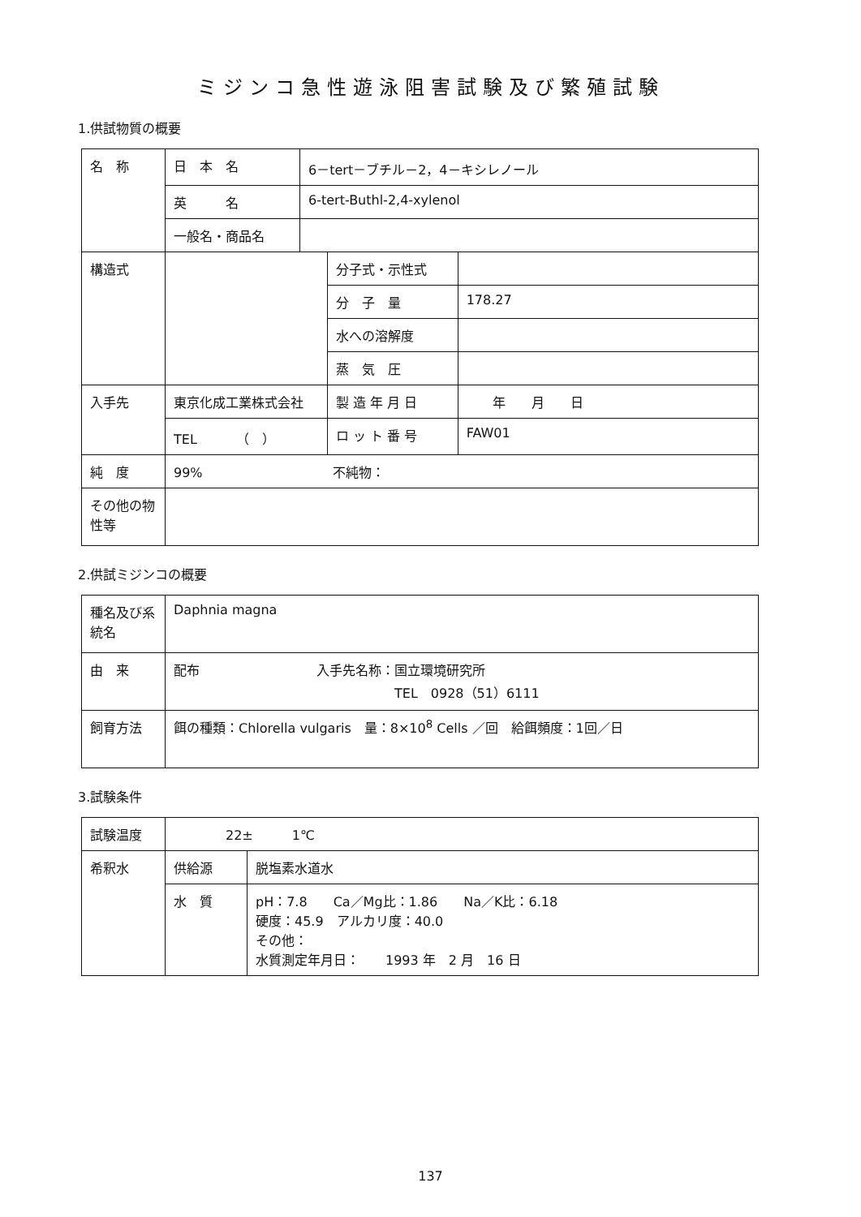ミジンコ急性遊泳阻害試験及び繁殖試験
1.供試物質の概要
| 名 称 | 日 本 名 | 6－tert－ブチル－2，4－キシレノール | | |
| | 英 名 | 6-tert-Buthl-2,4-xylenol | | |
| | 一般名・商品名 | | | |
| 構造式 | | | 分子式・示性式 | |
| | | | 分 子 量 | 178.27 |
| | | | 水への溶解度 | |
| | | | 蒸 気 圧 | |
| 入手先 | 東京化成工業株式会社 | | 製 造 年 月 日 | 年 月 日 |
| | TEL （ ） | | ロ ッ ト 番 号 | FAW01 |
| 純 度 | 99% 不純物： | | | |
| その他の物性等 | | | | |
2.供試ミジンコの概要
| 種名及び系統名 | Daphnia magna |
| 由 来 | 配布 入手先名称：国立環境研究所 TEL 0928（51）6111 |
| 飼育方法 | 餌の種類：Chlorella vulgaris 量：8×10<sup>8</sup> Cells ／回 給餌頻度：1回／日 |
3.試験条件
| 試験温度 | 22± 1℃ | |
| 希釈水 | 供給源 | 脱塩素水道水 |
| | 水 質 | pH：7.8 Ca／Mg比：1.86 Na／K比：6.18 硬度：45.9 アルカリ度：40.0 その他： 水質測定年月日： 1993 年 2 月 16 日 |
137